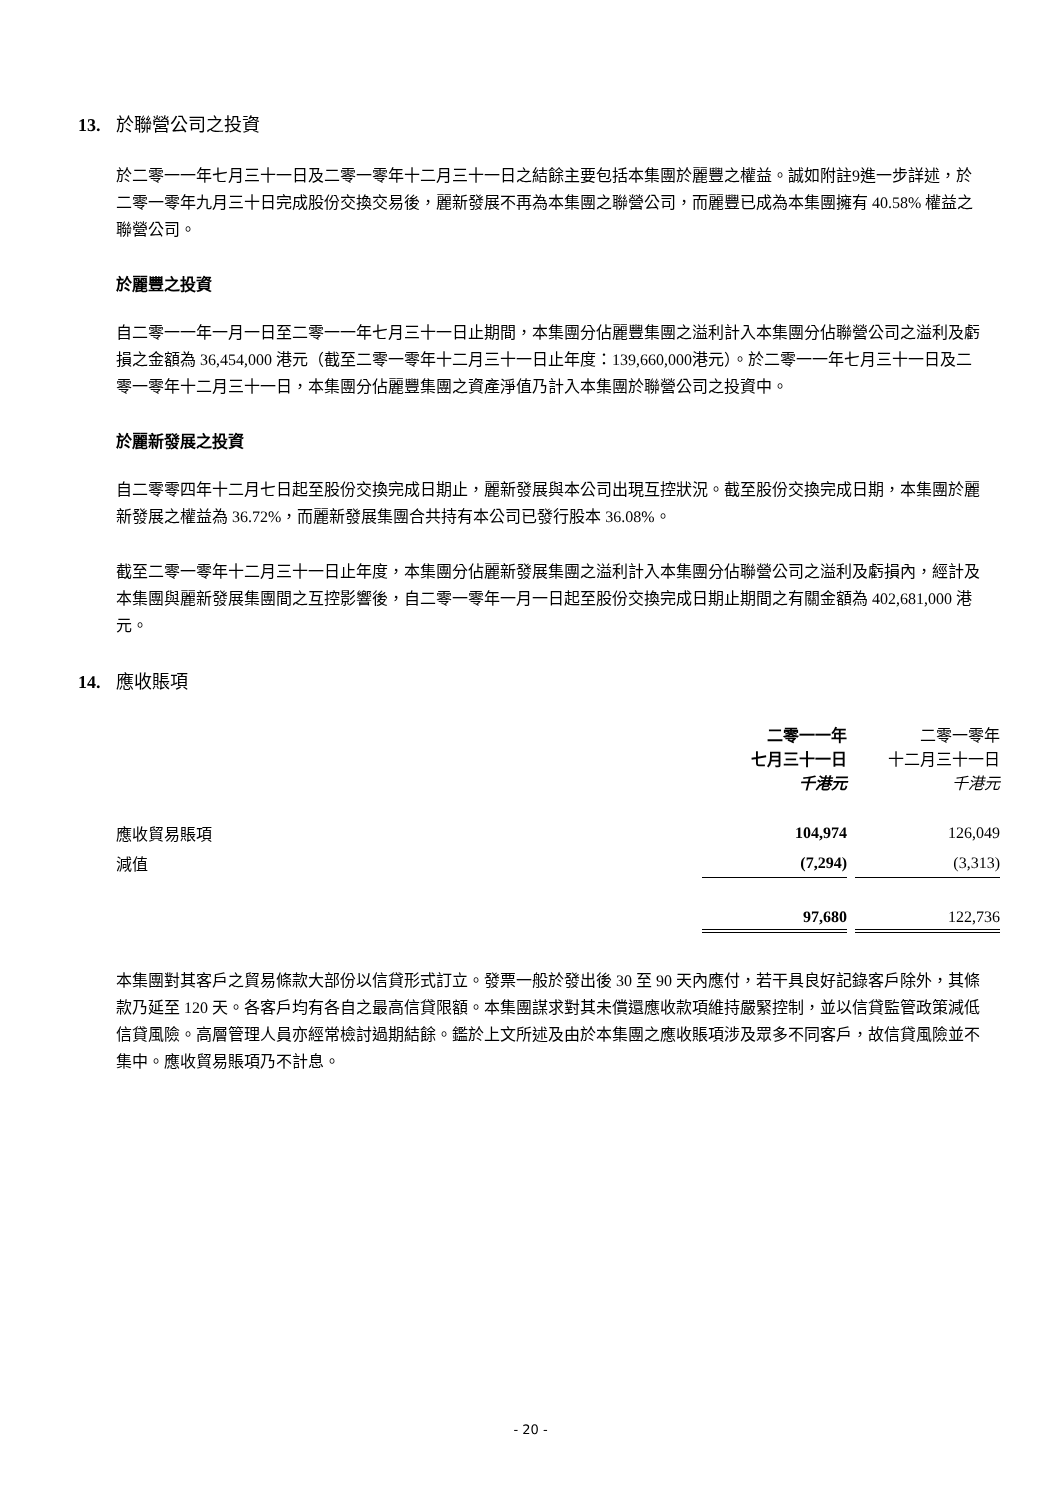13. 於聯營公司之投資
於二零一一年七月三十一日及二零一零年十二月三十一日之結餘主要包括本集團於麗豐之權益。誠如附註9進一步詳述，於二零一零年九月三十日完成股份交換交易後，麗新發展不再為本集團之聯營公司，而麗豐已成為本集團擁有 40.58% 權益之聯營公司。
於麗豐之投資
自二零一一年一月一日至二零一一年七月三十一日止期間，本集團分佔麗豐集團之溢利計入本集團分佔聯營公司之溢利及虧損之金額為 36,454,000 港元（截至二零一零年十二月三十一日止年度：139,660,000港元）。於二零一一年七月三十一日及二零一零年十二月三十一日，本集團分佔麗豐集團之資產淨值乃計入本集團於聯營公司之投資中。
於麗新發展之投資
自二零零四年十二月七日起至股份交換完成日期止，麗新發展與本公司出現互控狀況。截至股份交換完成日期，本集團於麗新發展之權益為 36.72%，而麗新發展集團合共持有本公司已發行股本 36.08%。
截至二零一零年十二月三十一日止年度，本集團分佔麗新發展集團之溢利計入本集團分佔聯營公司之溢利及虧損內，經計及本集團與麗新發展集團間之互控影響後，自二零一零年一月一日起至股份交換完成日期止期間之有關金額為 402,681,000 港元。
14. 應收賬項
| | 二零一一年 七月三十一日 千港元 | 二零一零年 十二月三十一日 千港元 |
| 應收貿易賬項 | 104,974 | 126,049 |
| 減值 | (7,294) | (3,313) |
| | 97,680 | 122,736 |
本集團對其客戶之貿易條款大部份以信貸形式訂立。發票一般於發出後 30 至 90 天內應付，若干具良好記錄客戶除外，其條款乃延至 120 天。各客戶均有各自之最高信貸限額。本集團謀求對其未償還應收款項維持嚴緊控制，並以信貸監管政策減低信貸風險。高層管理人員亦經常檢討過期結餘。鑑於上文所述及由於本集團之應收賬項涉及眾多不同客戶，故信貸風險並不集中。應收貿易賬項乃不計息。
- 20 -